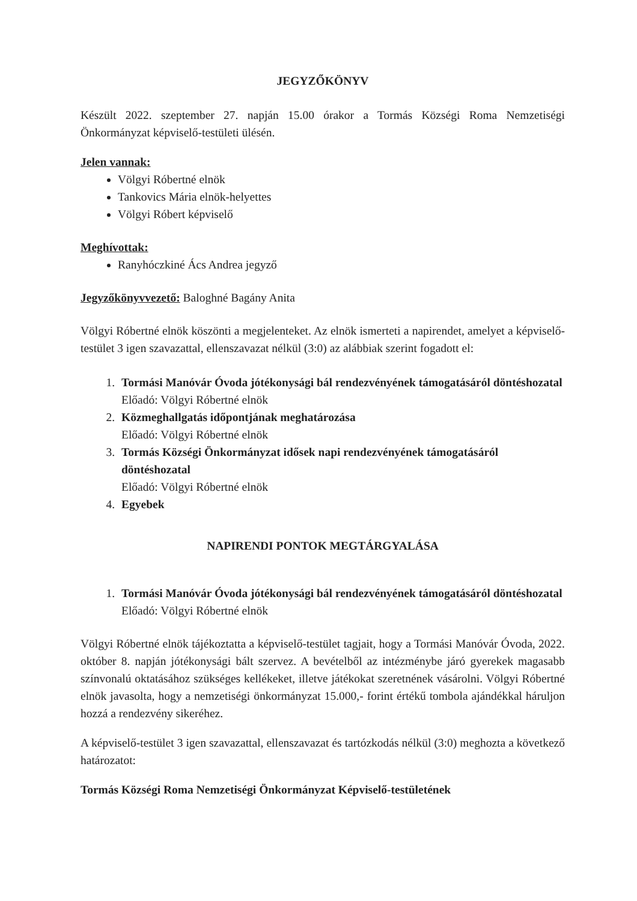JEGYZŐKÖNYV
Készült 2022. szeptember 27. napján 15.00 órakor a Tormás Községi Roma Nemzetiségi Önkormányzat képviselő-testületi ülésén.
Jelen vannak:
Völgyi Róbertné elnök
Tankovics Mária elnök-helyettes
Völgyi Róbert képviselő
Meghívottak:
Ranyhóczkiné Ács Andrea jegyző
Jegyzőkönyvvezető: Baloghné Bagány Anita
Völgyi Róbertné elnök köszönti a megjelenteket. Az elnök ismerteti a napirendet, amelyet a képviselő-testület 3 igen szavazattal, ellenszavazat nélkül (3:0) az alábbiak szerint fogadott el:
1.
Tormási Manóvár Óvoda jótékonysági bál rendezvényének támogatásáról döntéshozatal
Előadó: Völgyi Róbertné elnök
2.
Közmeghallgatás időpontjának meghatározása
Előadó: Völgyi Róbertné elnök
3.
Tormás Községi Önkormányzat idősek napi rendezvényének támogatásáról döntéshozatal
Előadó: Völgyi Róbertné elnök
4.
Egyebek
NAPIRENDI PONTOK MEGTÁRGYALÁSA
1.
Tormási Manóvár Óvoda jótékonysági bál rendezvényének támogatásáról döntéshozatal
Előadó: Völgyi Róbertné elnök
Völgyi Róbertné elnök tájékoztatta a képviselő-testület tagjait, hogy a Tormási Manóvár Óvoda, 2022. október 8. napján jótékonysági bált szervez. A bevételből az intézménybe járó gyerekek magasabb színvonalú oktatásához szükséges kellékeket, illetve játékokat szeretnének vásárolni. Völgyi Róbertné elnök javasolta, hogy a nemzetiségi önkormányzat 15.000,- forint értékű tombola ajándékkal háruljon hozzá a rendezvény sikeréhez.
A képviselő-testület 3 igen szavazattal, ellenszavazat és tartózkodás nélkül (3:0) meghozta a következő határozatot:
Tormás Községi Roma Nemzetiségi Önkormányzat Képviselő-testületének